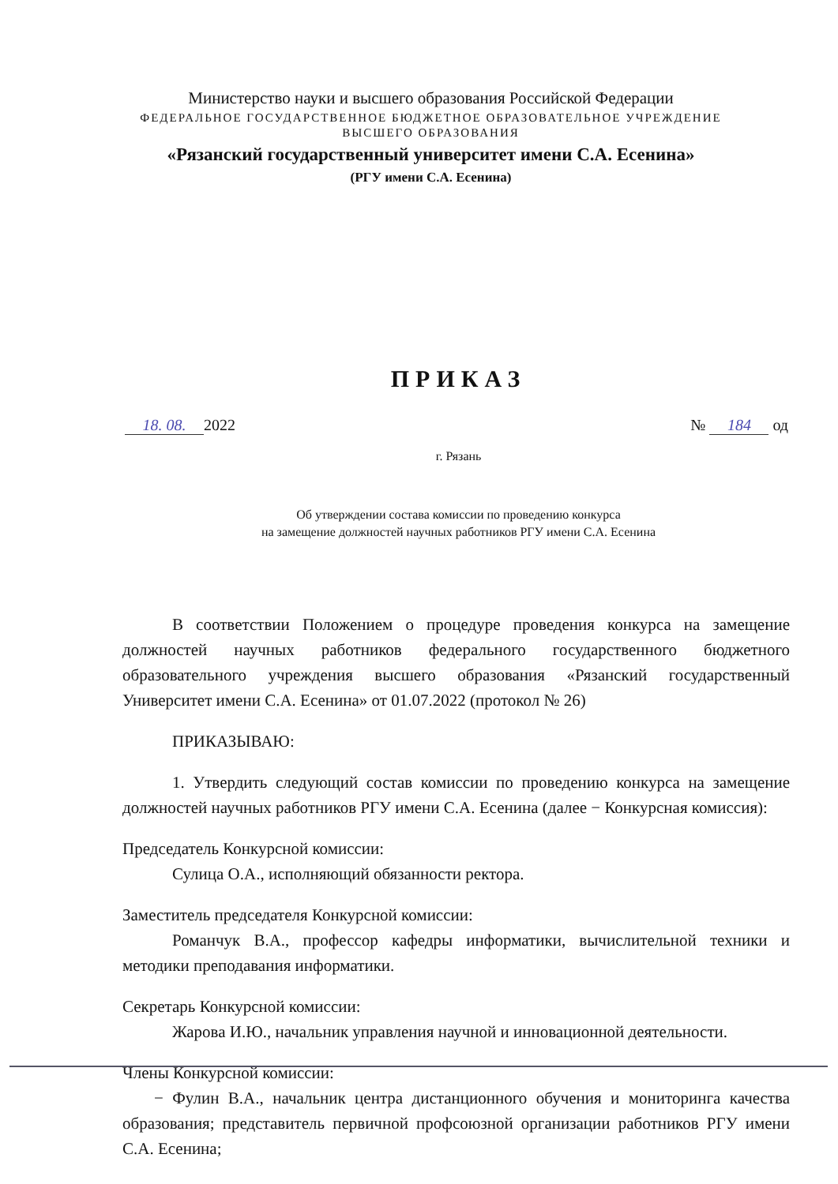Министерство науки и высшего образования Российской Федерации
ФЕДЕРАЛЬНОЕ ГОСУДАРСТВЕННОЕ БЮДЖЕТНОЕ ОБРАЗОВАТЕЛЬНОЕ УЧРЕЖДЕНИЕ
ВЫСШЕГО ОБРАЗОВАНИЯ
«Рязанский государственный университет имени С.А. Есенина»
(РГУ имени С.А. Есенина)
ПРИКАЗ
18. 08. 2022 № 184 од
г. Рязань
Об утверждении состава комиссии по проведению конкурса
на замещение должностей научных работников РГУ имени С.А. Есенина
В соответствии Положением о процедуре проведения конкурса на замещение должностей научных работников федерального государственного бюджетного образовательного учреждения высшего образования «Рязанский государственный Университет имени С.А. Есенина» от 01.07.2022 (протокол № 26)
ПРИКАЗЫВАЮ:
1. Утвердить следующий состав комиссии по проведению конкурса на замещение должностей научных работников РГУ имени С.А. Есенина (далее − Конкурсная комиссия):
Председатель Конкурсной комиссии:
Сулица О.А., исполняющий обязанности ректора.
Заместитель председателя Конкурсной комиссии:
Романчук В.А., профессор кафедры информатики, вычислительной техники и методики преподавания информатики.
Секретарь Конкурсной комиссии:
Жарова И.Ю., начальник управления научной и инновационной деятельности.
Члены Конкурсной комиссии:
− Фулин В.А., начальник центра дистанционного обучения и мониторинга качества образования; представитель первичной профсоюзной организации работников РГУ имени С.А. Есенина;